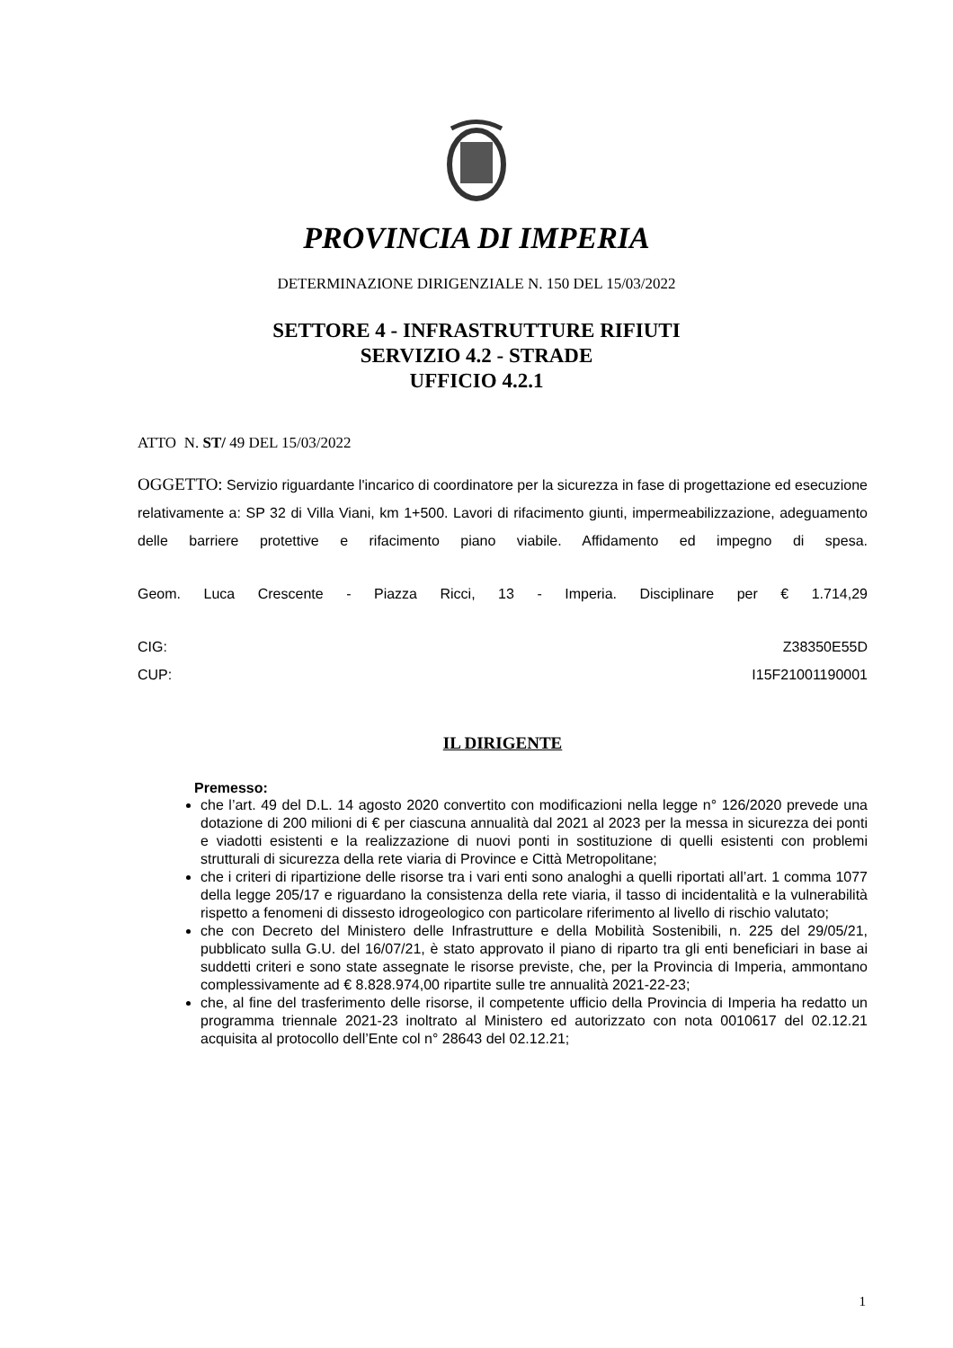PROVINCIA DI IMPERIA
DETERMINAZIONE DIRIGENZIALE N. 150 DEL 15/03/2022
SETTORE 4 - INFRASTRUTTURE RIFIUTI
SERVIZIO 4.2 - STRADE
UFFICIO 4.2.1
ATTO N. ST/ 49 DEL 15/03/2022
OGGETTO: Servizio riguardante l'incarico di coordinatore per la sicurezza in fase di progettazione ed esecuzione relativamente a: SP 32 di Villa Viani, km 1+500. Lavori di rifacimento giunti, impermeabilizzazione, adeguamento delle barriere protettive e rifacimento piano viabile. Affidamento ed impegno di spesa.
Geom. Luca Crescente - Piazza Ricci, 13 - Imperia. Disciplinare per € 1.714,29
CIG: Z38350E55D
CUP: I15F21001190001
IL DIRIGENTE
Premesso:
che l’art. 49 del D.L. 14 agosto 2020 convertito con modificazioni nella legge n° 126/2020 prevede una dotazione di 200 milioni di € per ciascuna annualità dal 2021 al 2023 per la messa in sicurezza dei ponti e viadotti esistenti e la realizzazione di nuovi ponti in sostituzione di quelli esistenti con problemi strutturali di sicurezza della rete viaria di Province e Città Metropolitane;
che i criteri di ripartizione delle risorse tra i vari enti sono analoghi a quelli riportati all’art. 1 comma 1077 della legge 205/17 e riguardano la consistenza della rete viaria, il tasso di incidentalità e la vulnerabilità rispetto a fenomeni di dissesto idrogeologico con particolare riferimento al livello di rischio valutato;
che con Decreto del Ministero delle Infrastrutture e della Mobilità Sostenibili, n. 225 del 29/05/21, pubblicato sulla G.U. del 16/07/21, è stato approvato il piano di riparto tra gli enti beneficiari in base ai suddetti criteri e sono state assegnate le risorse previste, che, per la Provincia di Imperia, ammontano complessivamente ad € 8.828.974,00 ripartite sulle tre annualità 2021-22-23;
che, al fine del trasferimento delle risorse, il competente ufficio della Provincia di Imperia ha redatto un programma triennale 2021-23 inoltrato al Ministero ed autorizzato con nota 0010617 del 02.12.21 acquisita al protocollo dell’Ente col n° 28643 del 02.12.21;
1